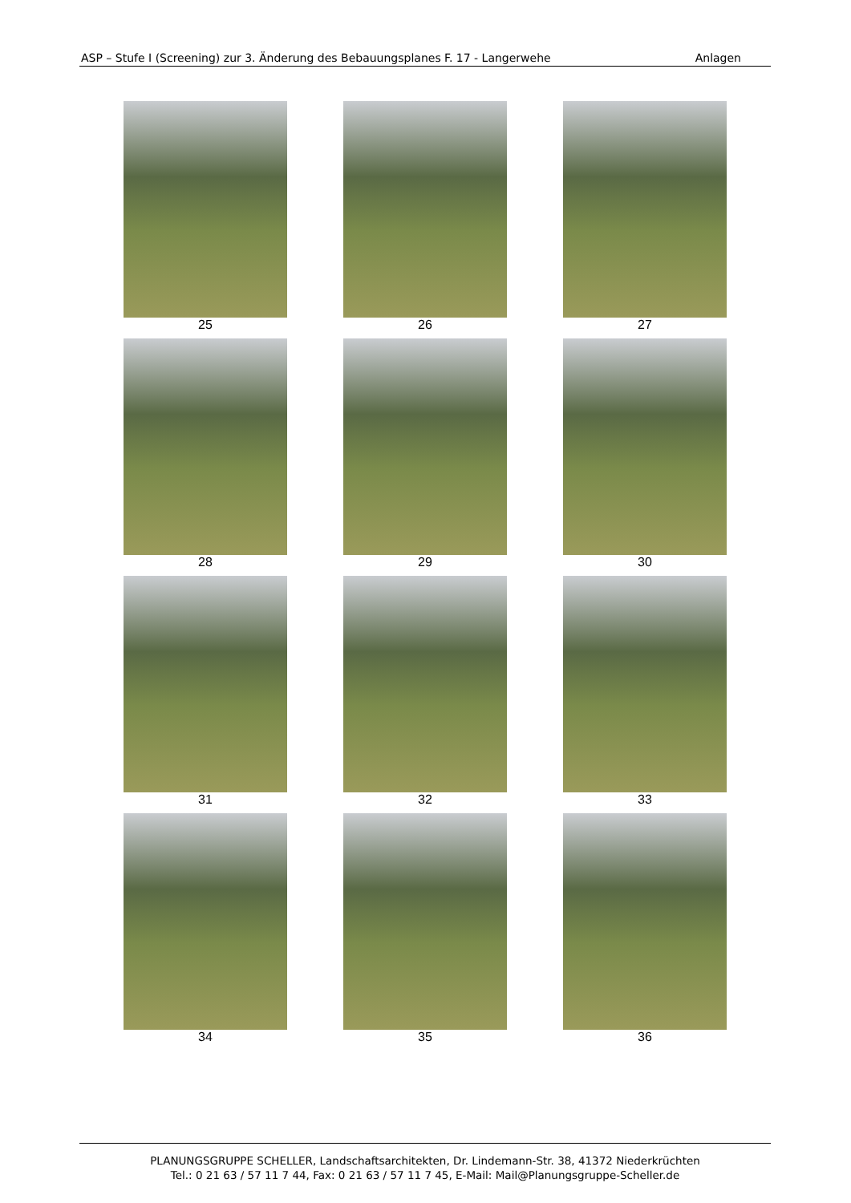ASP – Stufe I (Screening) zur 3. Änderung des Bebauungsplanes F. 17 - Langerwehe Anlagen
25
26
27
28
29
30
31
32
33
34
35
36
PLANUNGSGRUPPE SCHELLER, Landschaftsarchitekten, Dr. Lindemann-Str. 38, 41372 Niederkrüchten
Tel.: 0 21 63 / 57 11 7 44, Fax: 0 21 63 / 57 11 7 45, E-Mail: Mail@Planungsgruppe-Scheller.de